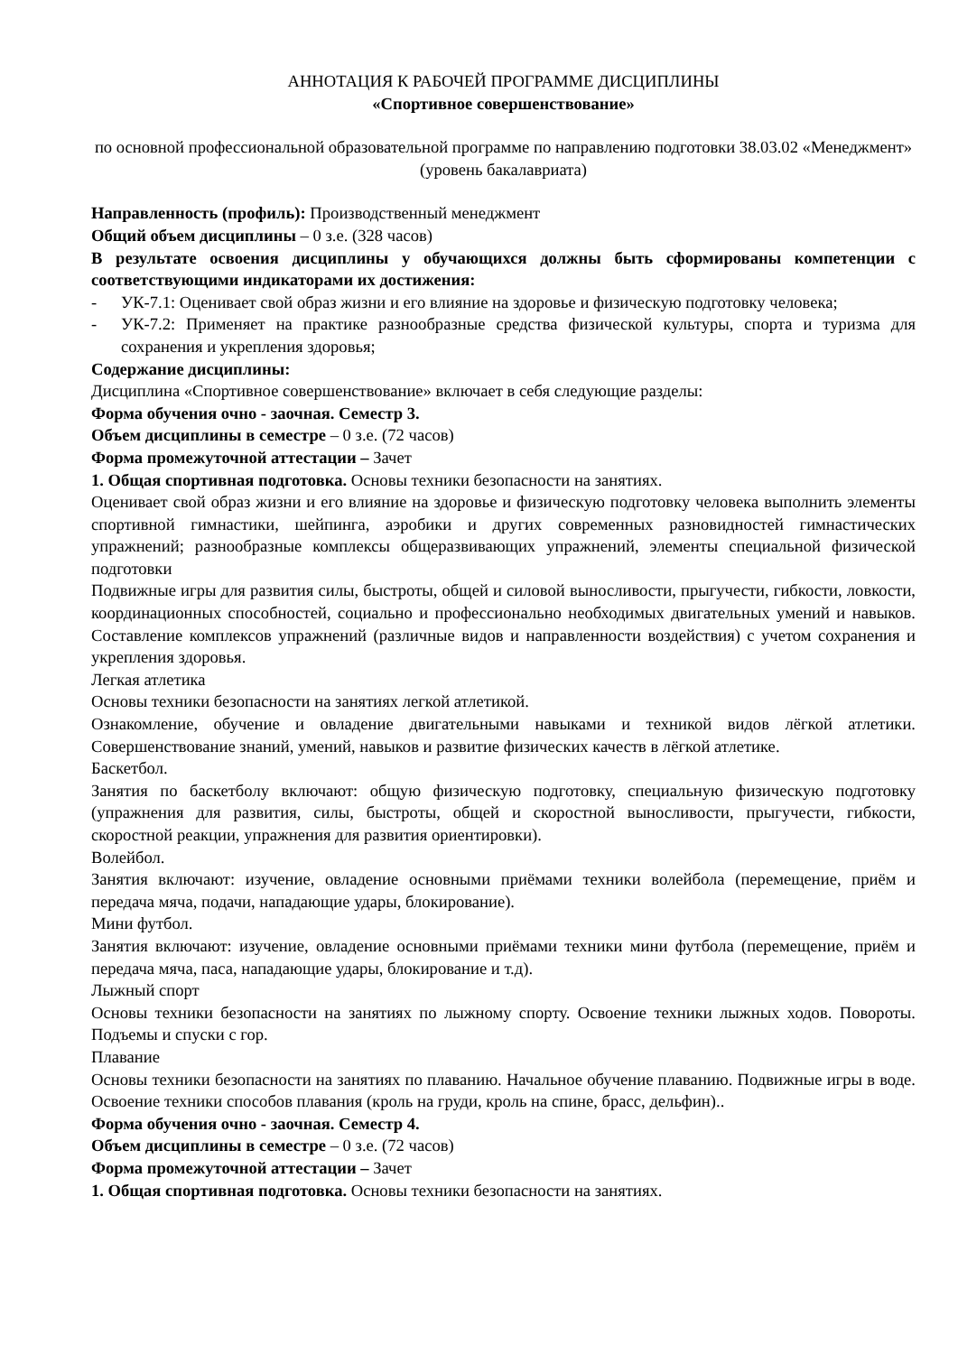АННОТАЦИЯ К РАБОЧЕЙ ПРОГРАММЕ ДИСЦИПЛИНЫ
«Спортивное совершенствование»
по основной профессиональной образовательной программе по направлению подготовки 38.03.02 «Менеджмент» (уровень бакалавриата)
Направленность (профиль): Производственный менеджмент
Общий объем дисциплины – 0 з.е. (328 часов)
В результате освоения дисциплины у обучающихся должны быть сформированы компетенции с соответствующими индикаторами их достижения:
- УК-7.1: Оценивает свой образ жизни и его влияние на здоровье и физическую подготовку человека;
- УК-7.2: Применяет на практике разнообразные средства физической культуры, спорта и туризма для сохранения и укрепления здоровья;
Содержание дисциплины:
Дисциплина «Спортивное совершенствование» включает в себя следующие разделы:
Форма обучения очно - заочная. Семестр 3.
Объем дисциплины в семестре – 0 з.е. (72 часов)
Форма промежуточной аттестации – Зачет
1. Общая спортивная подготовка. Основы техники безопасности на занятиях.
Оценивает свой образ жизни и его влияние на здоровье и физическую подготовку человека выполнить элементы спортивной гимнастики, шейпинга, аэробики и других современных разновидностей гимнастических упражнений; разнообразные комплексы общеразвивающих упражнений, элементы специальной физической подготовки
Подвижные игры для развития силы, быстроты, общей и силовой выносливости, прыгучести, гибкости, ловкости, координационных способностей, социально и профессионально необходимых двигательных умений и навыков. Составление комплексов упражнений (различные видов и направленности воздействия) с учетом сохранения и укрепления здоровья.
Легкая атлетика
Основы техники безопасности на занятиях легкой атлетикой.
Ознакомление, обучение и овладение двигательными навыками и техникой видов лёгкой атлетики. Совершенствование знаний, умений, навыков и развитие физических качеств в лёгкой атлетике.
Баскетбол.
Занятия по баскетболу включают: общую физическую подготовку, специальную физическую подготовку (упражнения для развития, силы, быстроты, общей и скоростной выносливости, прыгучести, гибкости, скоростной реакции, упражнения для развития ориентировки).
Волейбол.
Занятия включают: изучение, овладение основными приёмами техники волейбола (перемещение, приём и передача мяча, подачи, нападающие удары, блокирование).
Мини футбол.
Занятия включают: изучение, овладение основными приёмами техники мини футбола (перемещение, приём и передача мяча, паса, нападающие удары, блокирование и т.д).
Лыжный спорт
Основы техники безопасности на занятиях по лыжному спорту. Освоение техники лыжных ходов. Повороты. Подъемы и спуски с гор.
Плавание
Основы техники безопасности на занятиях по плаванию. Начальное обучение плаванию. Подвижные игры в воде. Освоение техники способов плавания (кроль на груди, кроль на спине, брасс, дельфин)..
Форма обучения очно - заочная. Семестр 4.
Объем дисциплины в семестре – 0 з.е. (72 часов)
Форма промежуточной аттестации – Зачет
1. Общая спортивная подготовка. Основы техники безопасности на занятиях.